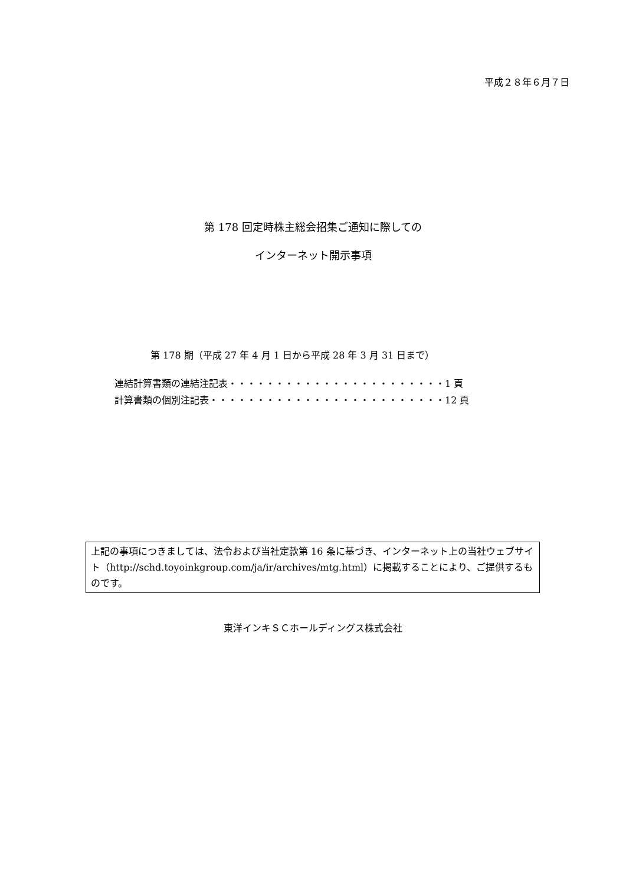平成２８年６月７日
第 178 回定時株主総会招集ご通知に際しての
インターネット開示事項
第 178 期（平成 27 年 4 月 1 日から平成 28 年 3 月 31 日まで）
連結計算書類の連結注記表・・・・・・・・・・・・・・・・・・・・・・・1 頁
計算書類の個別注記表・・・・・・・・・・・・・・・・・・・・・・・・・12 頁
上記の事項につきましては、法令および当社定款第 16 条に基づき、インターネット上の当社ウェブサイト（http://schd.toyoinkgroup.com/ja/ir/archives/mtg.html）に掲載することにより、ご提供するものです。
東洋インキＳＣホールディングス株式会社